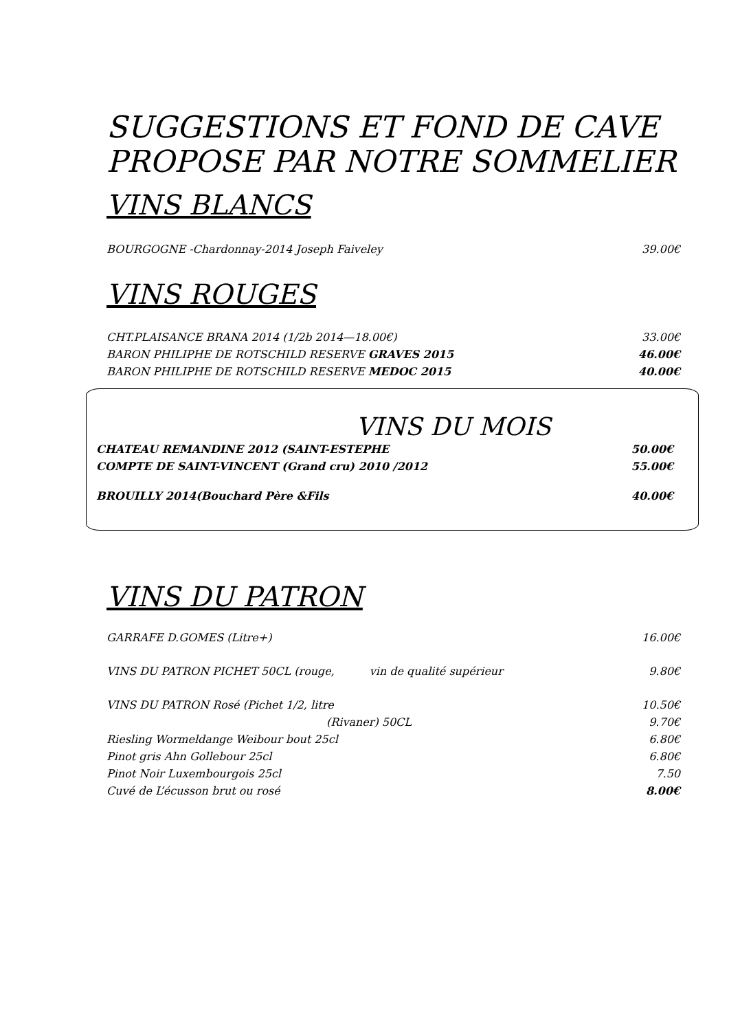SUGGESTIONS ET FOND DE CAVE
PROPOSE PAR NOTRE SOMMELIER
VINS BLANCS
BOURGOGNE -Chardonnay-2014 Joseph Faiveley 39.00€
VINS ROUGES
CHT.PLAISANCE BRANA 2014 (1/2b 2014—18.00€) 33.00€
BARON PHILIPHE DE ROTSCHILD RESERVE GRAVES 2015 46.00€
BARON PHILIPHE DE ROTSCHILD RESERVE MEDOC 2015 40.00€
VINS DU MOIS
CHATEAU REMANDINE 2012 (SAINT-ESTEPHE 50.00€
COMPTE DE SAINT-VINCENT (Grand cru) 2010 /2012 55.00€
BROUILLY 2014(Bouchard Père &Fils 40.00€
VINS DU PATRON
GARRAFE D.GOMES (Litre+) 16.00€
VINS DU PATRON PICHET 50CL (rouge, vin de qualité supérieur 9.80€
VINS DU PATRON Rosé (Pichet 1/2, litre 10.50€
(Rivaner) 50CL 9.70€
Riesling Wormeldange Weibour bout 25cl 6.80€
Pinot gris Ahn Gollebour 25cl 6.80€
Pinot Noir Luxembourgois 25cl 7.50
Cuvé de L’écusson brut ou rosé 8.00€